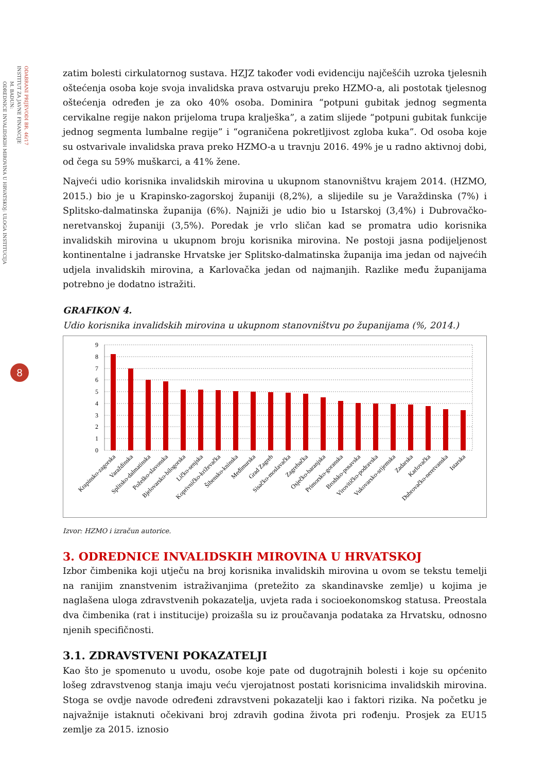ODABRANI PRIJEVODI BR. 46/17
INSTITUT ZA JAVNE FINANCIJE
M. BADUN:
ODREDNICE INVALIDSKIH MIROVINA U HRVATSKOJ: ULOGA INSTITUCIJA
8
zatim bolesti cirkulatornog sustava. HZJZ također vodi evidenciju najčešćih uzroka tjelesnih oštećenja osoba koje svoja invalidska prava ostvaruju preko HZMO-a, ali postotak tjelesnog oštećenja određen je za oko 40% osoba. Dominira “potpuni gubitak jednog segmenta cervikalne regije nakon prijeloma trupa kralješka”, a zatim slijede “potpuni gubitak funkcije jednog segmenta lumbalne regije” i “ograničena pokretljivost zgloba kuka”. Od osoba koje su ostvarivale invalidska prava preko HZMO-a u travnju 2016. 49% je u radno aktivnoj dobi, od čega su 59% muškarci, a 41% žene.
Najveći udio korisnika invalidskih mirovina u ukupnom stanovništvu krajem 2014. (HZMO, 2015.) bio je u Krapinsko-zagorskoj županiji (8,2%), a slijedile su je Varaždinska (7%) i Splitsko-dalmatinska županija (6%). Najniži je udio bio u Istarskoj (3,4%) i Dubrovačko-neretvanskoj županiji (3,5%). Poredak je vrlo sličan kad se promatra udio korisnika invalidskih mirovina u ukupnom broju korisnika mirovina. Ne postoji jasna podijeljenost kontinentalne i jadranske Hrvatske jer Splitsko-dalmatinska županija ima jedan od najvećih udjela invalidskih mirovina, a Karlovačka jedan od najmanjih. Razlike među županijama potrebno je dodatno istražiti.
GRAFIKON 4.
Udio korisnika invalidskih mirovina u ukupnom stanovništvu po županijama (%, 2014.)
9
8
7
6
5
4
3
2
1
0
Krapinsko-zagorska
Varaždinska
Splitsko-dalmatinska
Požeško-slavonska
Bjelovarsko-bilogorska
Ličko-senjska
Koprivničko-križevačka
Šibensko-kninska
Međimurska
Grad Zagreb
Sisačko-moslavačka
Zagrebačka
Osječko-baranjska
Primorsko-goranska
Brodsko-posavska
Virovitičko-podravska
Vukovarsko-srijemska
Zadarska
Karlovačka
Dubrovačko-neretvanska
Istarska
Izvor: HZMO i izračun autorice.
3. ODREDNICE INVALIDSKIH MIROVINA U HRVATSKOJ
Izbor čimbenika koji utječu na broj korisnika invalidskih mirovina u ovom se tekstu temelji na ranijim znanstvenim istraživanjima (pretežito za skandinavske zemlje) u kojima je naglašena uloga zdravstvenih pokazatelja, uvjeta rada i socioekonomskog statusa. Preostala dva čimbenika (rat i institucije) proizašla su iz proučavanja podataka za Hrvatsku, odnosno njenih specifičnosti.
3.1. ZDRAVSTVENI POKAZATELJI
Kao što je spomenuto u uvodu, osobe koje pate od dugotrajnih bolesti i koje su općenito lošeg zdravstvenog stanja imaju veću vjerojatnost postati korisnicima invalidskih mirovina. Stoga se ovdje navode određeni zdravstveni pokazatelji kao i faktori rizika. Na početku je najvažnije istaknuti očekivani broj zdravih godina života pri rođenju. Prosjek za EU15 zemlje za 2015. iznosio